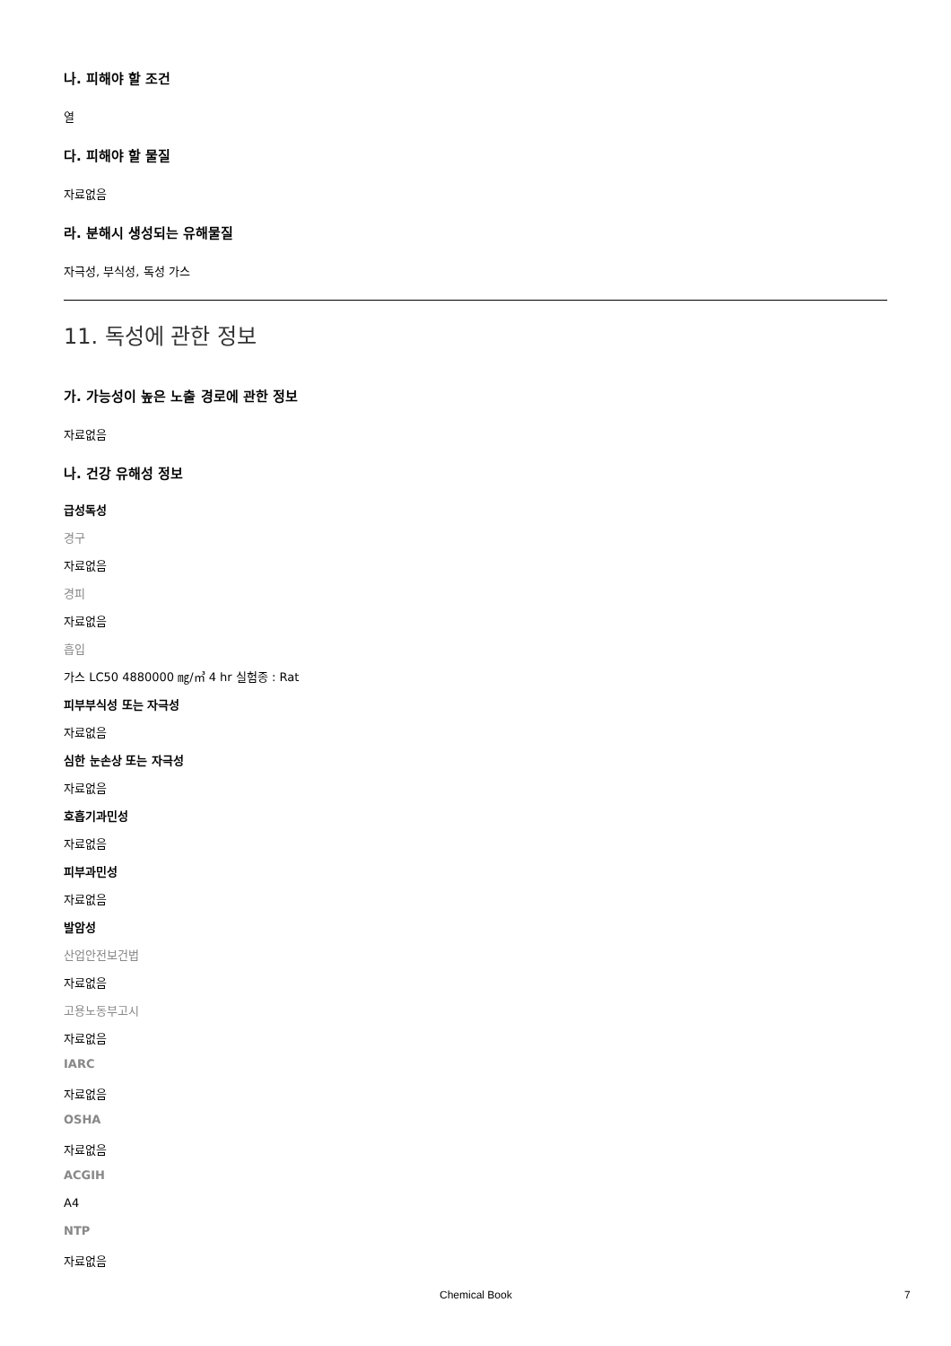나. 피해야 할 조건
열
다. 피해야 할 물질
자료없음
라. 분해시 생성되는 유해물질
자극성, 부식성, 독성 가스
11. 독성에 관한 정보
가. 가능성이 높은 노출 경로에 관한 정보
자료없음
나. 건강 유해성 정보
급성독성
경구
자료없음
경피
자료없음
흡입
가스 LC50 4880000 ㎎/㎥ 4 hr 실험종 : Rat
피부부식성 또는 자극성
자료없음
심한 눈손상 또는 자극성
자료없음
호흡기과민성
자료없음
피부과민성
자료없음
발암성
산업안전보건법
자료없음
고용노동부고시
자료없음
IARC
자료없음
OSHA
자료없음
ACGIH
A4
NTP
자료없음
Chemical Book 7